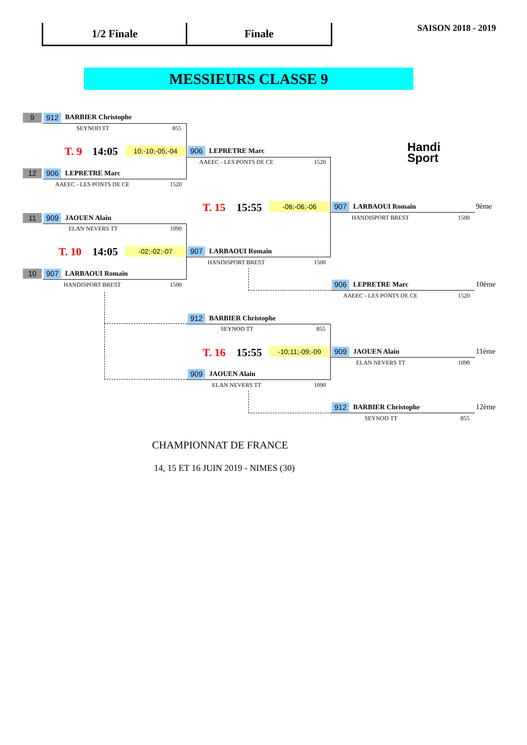1/2 Finale Finale SAISON 2018 - 2019
MESSIEURS CLASSE 9
Handi
Sport
9 912 BARBIER Christophe
SEYNOD TT 855
T. 9 14:05 10;-10;-05;-04
12 906 LEPRETRE Marc
AAEEC - LES PONTS DE CE 1520
906 LEPRETRE Marc
AAEEC - LES PONTS DE CE 1520
T. 15 15:55 -06;-06;-06
11 909 JAOUEN Alain
ELAN NEVERS TT 1090
T. 10 14:05 -02;-02;-07
10 907 LARBAOUI Romain
HANDISPORT BREST 1500
907 LARBAOUI Romain
HANDISPORT BREST 1500
907 LARBAOUI Romain 9ème
HANDISPORT BREST 1500
906 LEPRETRE Marc 10ème
AAEEC - LES PONTS DE CE 1520
912 BARBIER Christophe
SEYNOD TT 855
T. 16 15:55 -10;11;-09;-09
909 JAOUEN Alain
ELAN NEVERS TT 1090
909 JAOUEN Alain 11ème
ELAN NEVERS TT 1090
912 BARBIER Christophe 12ème
SEYNOD TT 855
CHAMPIONNAT DE FRANCE
14, 15 ET 16 JUIN 2019 - NIMES (30)